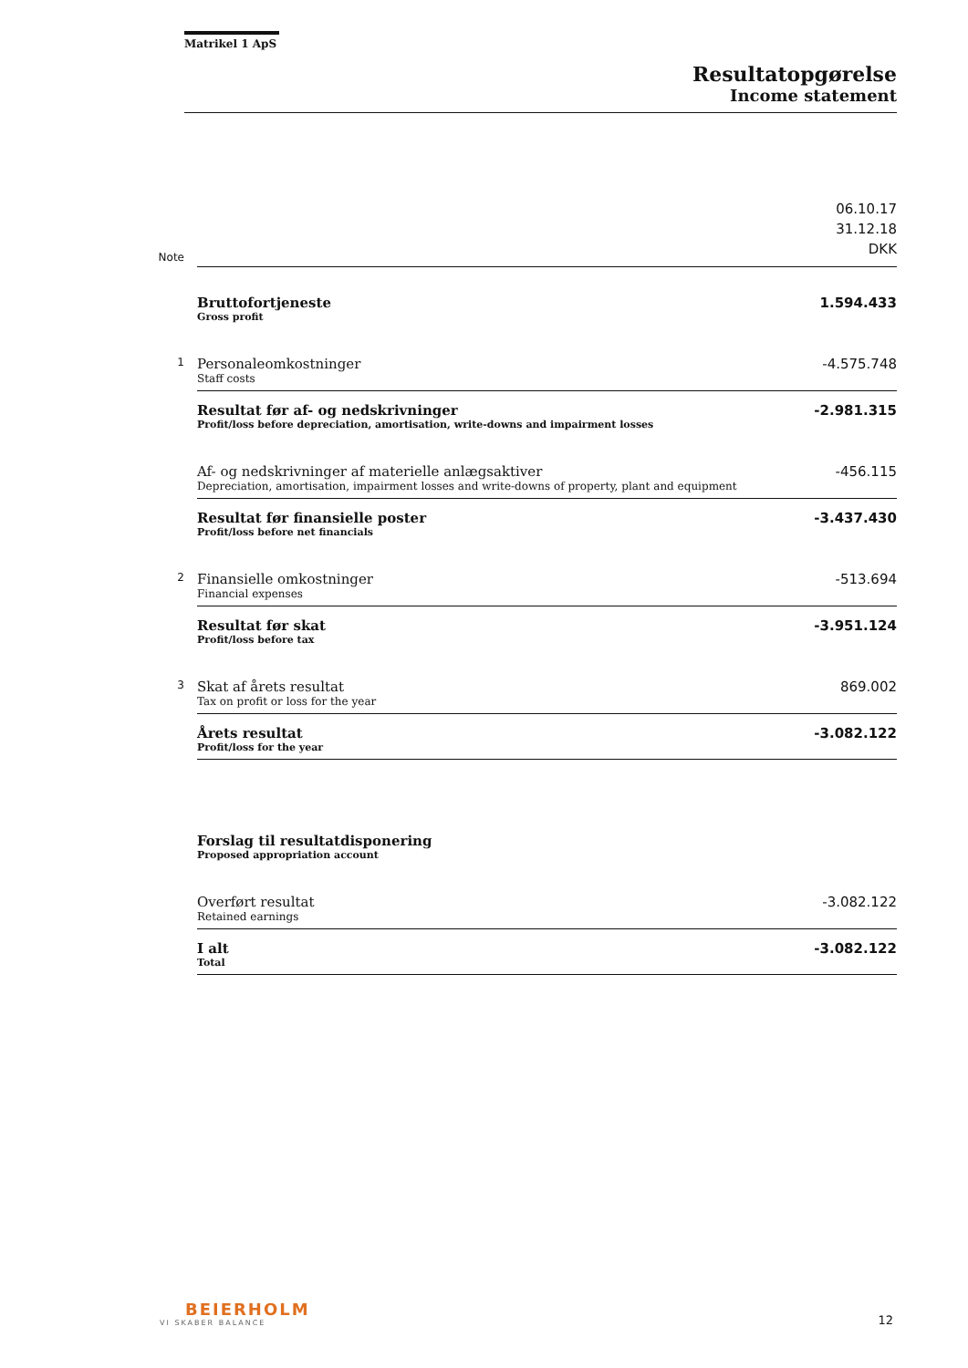Matrikel 1 ApS
Resultatopgørelse
Income statement
| Note | | 06.10.17 31.12.18 DKK |
| | Bruttofortjeneste Gross profit | 1.594.433 |
| 1 | Personaleomkostninger Staff costs | -4.575.748 |
| | Resultat før af- og nedskrivninger Profit/loss before depreciation, amortisation, write-downs and impairment losses | -2.981.315 |
| | Af- og nedskrivninger af materielle anlægsaktiver Depreciation, amortisation, impairment losses and write-downs of property, plant and equipment | -456.115 |
| | Resultat før finansielle poster Profit/loss before net financials | -3.437.430 |
| 2 | Finansielle omkostninger Financial expenses | -513.694 |
| | Resultat før skat Profit/loss before tax | -3.951.124 |
| 3 | Skat af årets resultat Tax on profit or loss for the year | 869.002 |
| | Årets resultat Profit/loss for the year | -3.082.122 |
| | Forslag til resultatdisponering Proposed appropriation account | |
| | Overført resultat Retained earnings | -3.082.122 |
| | I alt Total | -3.082.122 |
BEIERHOLM
VI SKABER BALANCE
12